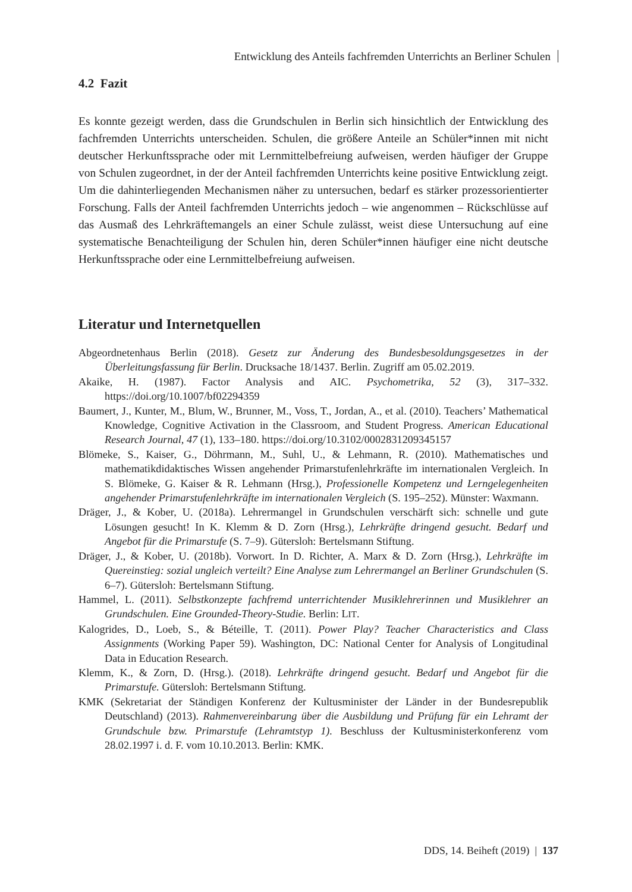Entwicklung des Anteils fachfremden Unterrichts an Berliner Schulen
4.2 Fazit
Es konnte gezeigt werden, dass die Grundschulen in Berlin sich hinsichtlich der Entwicklung des fachfremden Unterrichts unterscheiden. Schulen, die größere Anteile an Schüler*innen mit nicht deutscher Herkunftssprache oder mit Lernmittelbefreiung aufweisen, werden häufiger der Gruppe von Schulen zugeordnet, in der der Anteil fachfremden Unterrichts keine positive Entwicklung zeigt. Um die dahinterliegenden Mechanismen näher zu untersuchen, bedarf es stärker prozessorientierter Forschung. Falls der Anteil fachfremden Unterrichts jedoch – wie angenommen – Rückschlüsse auf das Ausmaß des Lehrkräftemangels an einer Schule zulässt, weist diese Untersuchung auf eine systematische Benachteiligung der Schulen hin, deren Schüler*innen häufiger eine nicht deutsche Herkunftssprache oder eine Lernmittelbefreiung aufweisen.
Literatur und Internetquellen
Abgeordnetenhaus Berlin (2018). Gesetz zur Änderung des Bundesbesoldungsgesetzes in der Überleitungsfassung für Berlin. Drucksache 18/1437. Berlin. Zugriff am 05.02.2019.
Akaike, H. (1987). Factor Analysis and AIC. Psychometrika, 52 (3), 317–332. https://doi.org/10.1007/bf02294359
Baumert, J., Kunter, M., Blum, W., Brunner, M., Voss, T., Jordan, A., et al. (2010). Teachers’ Mathematical Knowledge, Cognitive Activation in the Classroom, and Student Progress. American Educational Research Journal, 47 (1), 133–180. https://doi.org/10.3102/0002831209345157
Blömeke, S., Kaiser, G., Döhrmann, M., Suhl, U., & Lehmann, R. (2010). Mathematisches und mathematikdidaktisches Wissen angehender Primarstufenlehrkräfte im internationalen Vergleich. In S. Blömeke, G. Kaiser & R. Lehmann (Hrsg.), Professionelle Kompetenz und Lerngelegenheiten angehender Primarstufenlehrkräfte im internationalen Vergleich (S. 195–252). Münster: Waxmann.
Dräger, J., & Kober, U. (2018a). Lehrermangel in Grundschulen verschärft sich: schnelle und gute Lösungen gesucht! In K. Klemm & D. Zorn (Hrsg.), Lehrkräfte dringend gesucht. Bedarf und Angebot für die Primarstufe (S. 7–9). Gütersloh: Bertelsmann Stiftung.
Dräger, J., & Kober, U. (2018b). Vorwort. In D. Richter, A. Marx & D. Zorn (Hrsg.), Lehrkräfte im Quereinstieg: sozial ungleich verteilt? Eine Analyse zum Lehrermangel an Berliner Grundschulen (S. 6–7). Gütersloh: Bertelsmann Stiftung.
Hammel, L. (2011). Selbstkonzepte fachfremd unterrichtender Musiklehrerinnen und Musiklehrer an Grundschulen. Eine Grounded-Theory-Studie. Berlin: LIT.
Kalogrides, D., Loeb, S., & Béteille, T. (2011). Power Play? Teacher Characteristics and Class Assignments (Working Paper 59). Washington, DC: National Center for Analysis of Longitudinal Data in Education Research.
Klemm, K., & Zorn, D. (Hrsg.). (2018). Lehrkräfte dringend gesucht. Bedarf und Angebot für die Primarstufe. Gütersloh: Bertelsmann Stiftung.
KMK (Sekretariat der Ständigen Konferenz der Kultusminister der Länder in der Bundesrepublik Deutschland) (2013). Rahmenvereinbarung über die Ausbildung und Prüfung für ein Lehramt der Grundschule bzw. Primarstufe (Lehramtstyp 1). Beschluss der Kultusministerkonferenz vom 28.02.1997 i. d. F. vom 10.10.2013. Berlin: KMK.
DDS, 14. Beiheft (2019) | 137